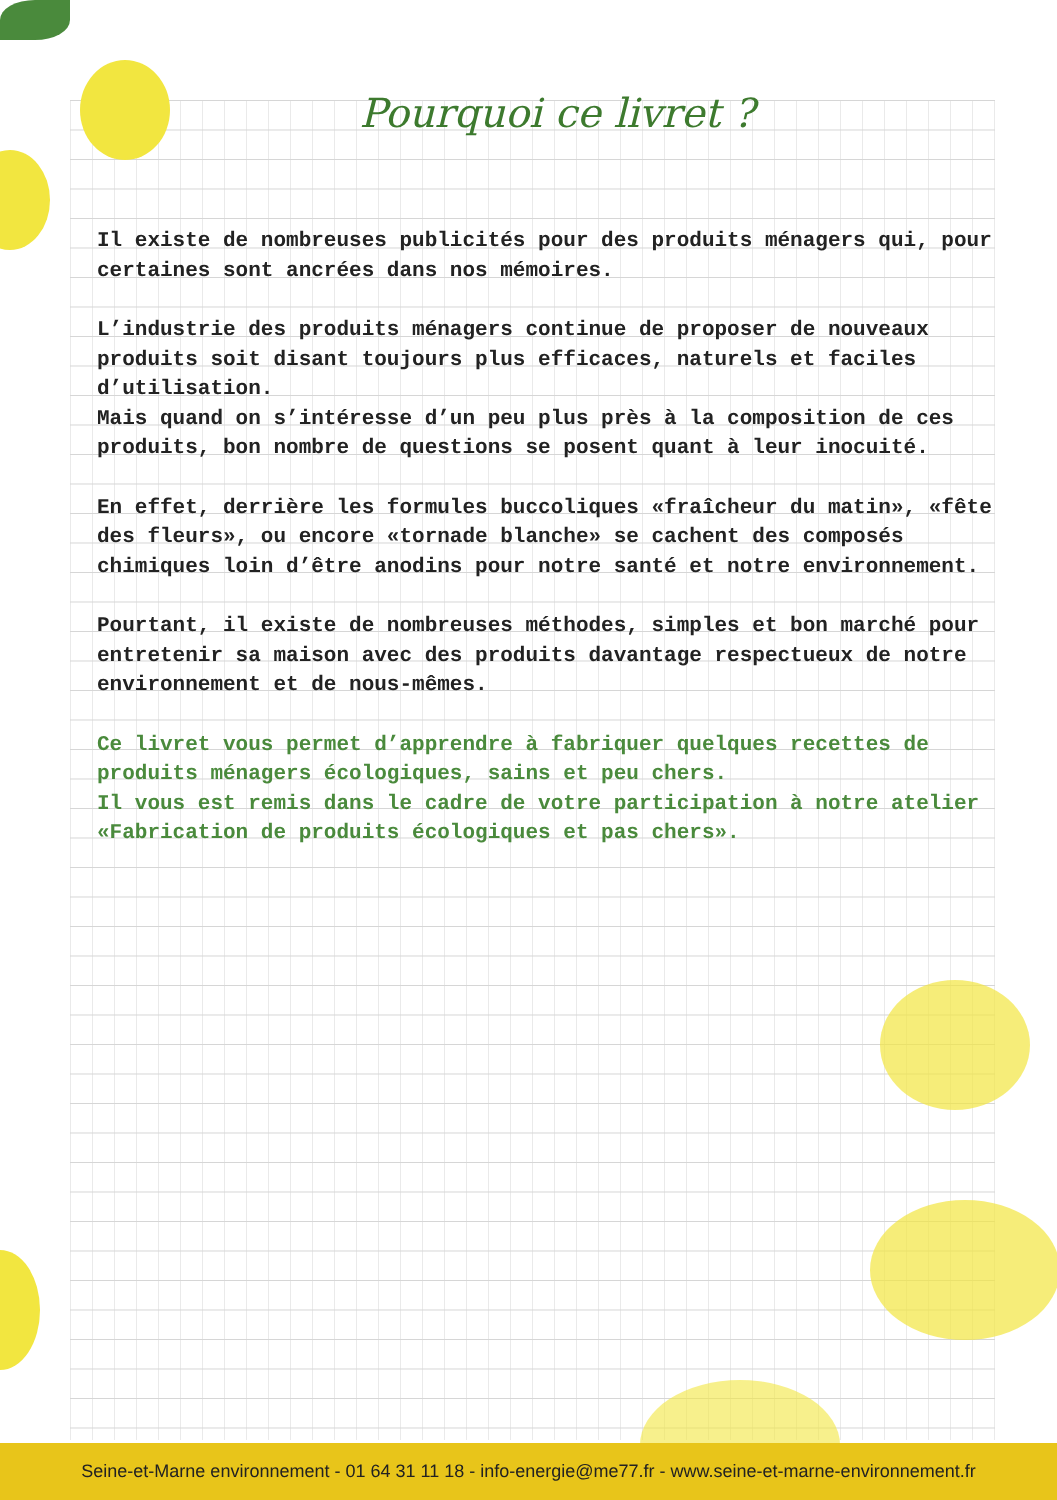Pourquoi ce livret ?
Il existe de nombreuses publicités pour des produits ménagers qui, pour certaines sont ancrées dans nos mémoires.
L’industrie des produits ménagers continue de proposer de nouveaux produits soit disant toujours plus efficaces, naturels et faciles d’utilisation.
Mais quand on s’intéresse d’un peu plus près à la composition de ces produits, bon nombre de questions se posent quant à leur inocuité.
En effet, derrière les formules buccoliques «fraîcheur du matin», «fête des fleurs», ou encore «tornade blanche» se cachent des composés chimiques loin d’être anodins pour notre santé et notre environnement.
Pourtant, il existe de nombreuses méthodes, simples et bon marché pour entretenir sa maison avec des produits davantage respectueux de notre environnement et de nous-mêmes.
Ce livret vous permet d’apprendre à fabriquer quelques recettes de produits ménagers écologiques, sains et peu chers.
Il vous est remis dans le cadre de votre participation à notre atelier «Fabrication de produits écologiques et pas chers».
Seine-et-Marne environnement - 01 64 31 11 18 - info-energie@me77.fr - www.seine-et-marne-environnement.fr